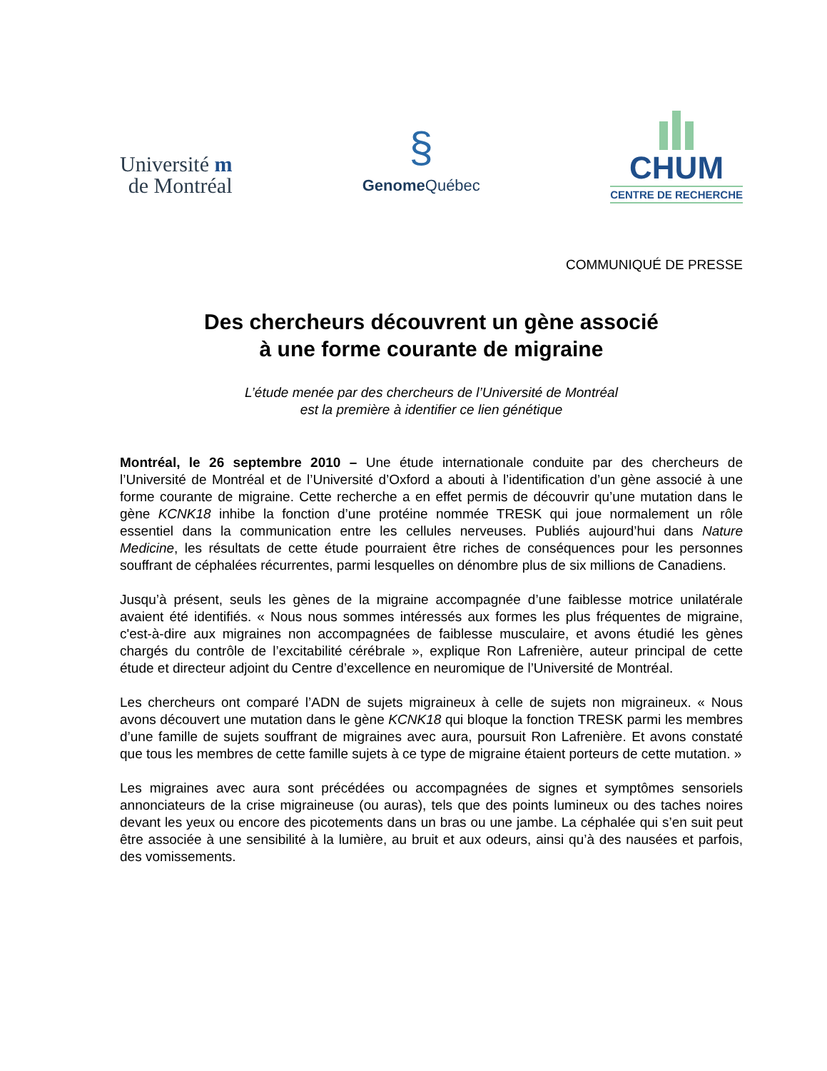Université m
de Montréal
§
Genome Québec
CHUM
CENTRE DE RECHERCHE
COMMUNIQUÉ DE PRESSE
Des chercheurs découvrent un gène associé
à une forme courante de migraine
L’étude menée par des chercheurs de l’Université de Montréal
est la première à identifier ce lien génétique
Montréal, le 26 septembre 2010 – Une étude internationale conduite par des chercheurs de l’Université de Montréal et de l’Université d’Oxford a abouti à l’identification d’un gène associé à une forme courante de migraine. Cette recherche a en effet permis de découvrir qu’une mutation dans le gène KCNK18 inhibe la fonction d’une protéine nommée TRESK qui joue normalement un rôle essentiel dans la communication entre les cellules nerveuses. Publiés aujourd’hui dans Nature Medicine, les résultats de cette étude pourraient être riches de conséquences pour les personnes souffrant de céphalées récurrentes, parmi lesquelles on dénombre plus de six millions de Canadiens.
Jusqu’à présent, seuls les gènes de la migraine accompagnée d’une faiblesse motrice unilatérale avaient été identifiés. « Nous nous sommes intéressés aux formes les plus fréquentes de migraine, c'est-à-dire aux migraines non accompagnées de faiblesse musculaire, et avons étudié les gènes chargés du contrôle de l’excitabilité cérébrale », explique Ron Lafrenière, auteur principal de cette étude et directeur adjoint du Centre d’excellence en neuromique de l’Université de Montréal.
Les chercheurs ont comparé l’ADN de sujets migraineux à celle de sujets non migraineux. « Nous avons découvert une mutation dans le gène KCNK18 qui bloque la fonction TRESK parmi les membres d’une famille de sujets souffrant de migraines avec aura, poursuit Ron Lafrenière. Et avons constaté que tous les membres de cette famille sujets à ce type de migraine étaient porteurs de cette mutation. »
Les migraines avec aura sont précédées ou accompagnées de signes et symptômes sensoriels annonciateurs de la crise migraineuse (ou auras), tels que des points lumineux ou des taches noires devant les yeux ou encore des picotements dans un bras ou une jambe. La céphalée qui s’en suit peut être associée à une sensibilité à la lumière, au bruit et aux odeurs, ainsi qu’à des nausées et parfois, des vomissements.